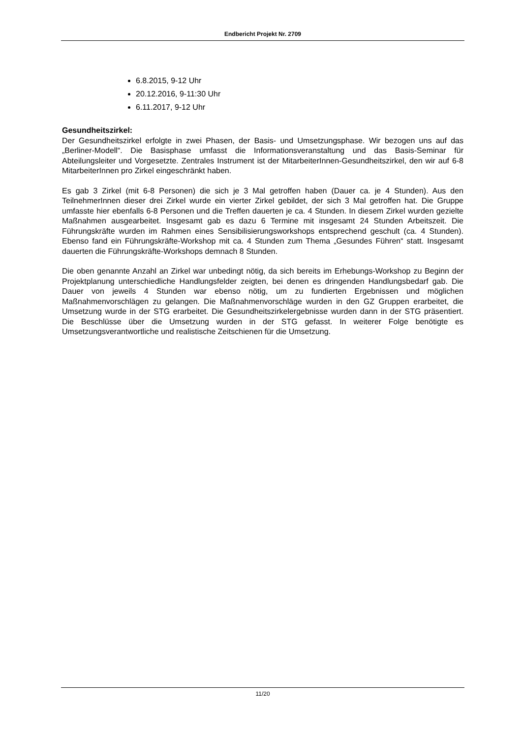Endbericht Projekt Nr. 2709
6.8.2015, 9-12 Uhr
20.12.2016, 9-11:30 Uhr
6.11.2017, 9-12 Uhr
Gesundheitszirkel:
Der Gesundheitszirkel erfolgte in zwei Phasen, der Basis- und Umsetzungsphase. Wir bezogen uns auf das „Berliner-Modell“. Die Basisphase umfasst die Informationsveranstaltung und das Basis-Seminar für Abteilungsleiter und Vorgesetzte. Zentrales Instrument ist der MitarbeiterInnen-Gesundheitszirkel, den wir auf 6-8 MitarbeiterInnen pro Zirkel eingeschränkt haben.
Es gab 3 Zirkel (mit 6-8 Personen) die sich je 3 Mal getroffen haben (Dauer ca. je 4 Stunden). Aus den TeilnehmerInnen dieser drei Zirkel wurde ein vierter Zirkel gebildet, der sich 3 Mal getroffen hat. Die Gruppe umfasste hier ebenfalls 6-8 Personen und die Treffen dauerten je ca. 4 Stunden. In diesem Zirkel wurden gezielte Maßnahmen ausgearbeitet. Insgesamt gab es dazu 6 Termine mit insgesamt 24 Stunden Arbeitszeit. Die Führungskräfte wurden im Rahmen eines Sensibilisierungsworkshops entsprechend geschult (ca. 4 Stunden). Ebenso fand ein Führungskräfte-Workshop mit ca. 4 Stunden zum Thema „Gesundes Führen“ statt. Insgesamt dauerten die Führungskräfte-Workshops demnach 8 Stunden.
Die oben genannte Anzahl an Zirkel war unbedingt nötig, da sich bereits im Erhebungs-Workshop zu Beginn der Projektplanung unterschiedliche Handlungsfelder zeigten, bei denen es dringenden Handlungsbedarf gab. Die Dauer von jeweils 4 Stunden war ebenso nötig, um zu fundierten Ergebnissen und möglichen Maßnahmenvorschlägen zu gelangen. Die Maßnahmenvorschläge wurden in den GZ Gruppen erarbeitet, die Umsetzung wurde in der STG erarbeitet. Die Gesundheitszirkelergebnisse wurden dann in der STG präsentiert. Die Beschlüsse über die Umsetzung wurden in der STG gefasst. In weiterer Folge benötigte es Umsetzungsverantwortliche und realistische Zeitschienen für die Umsetzung.
11/20